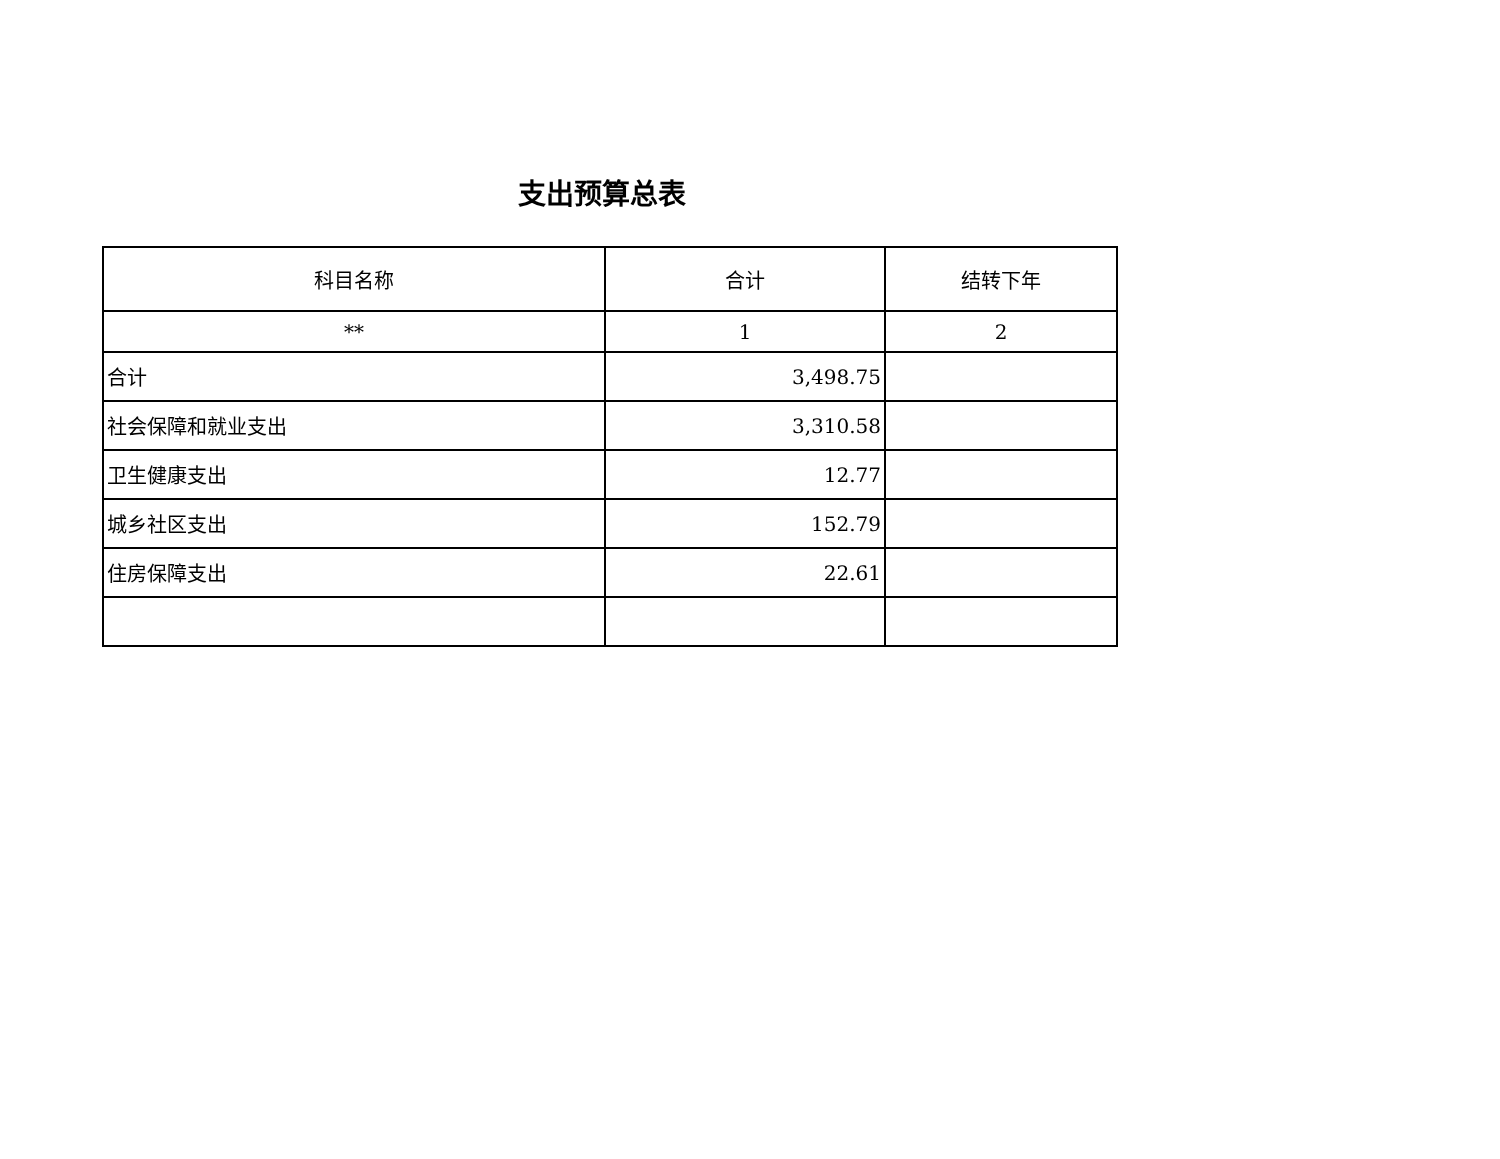支出预算总表
| 科目名称 | 合计 | 结转下年 |
| --- | --- | --- |
| ** | 1 | 2 |
| 合计 | 3,498.75 | |
| 社会保障和就业支出 | 3,310.58 | |
| 卫生健康支出 | 12.77 | |
| 城乡社区支出 | 152.79 | |
| 住房保障支出 | 22.61 | |